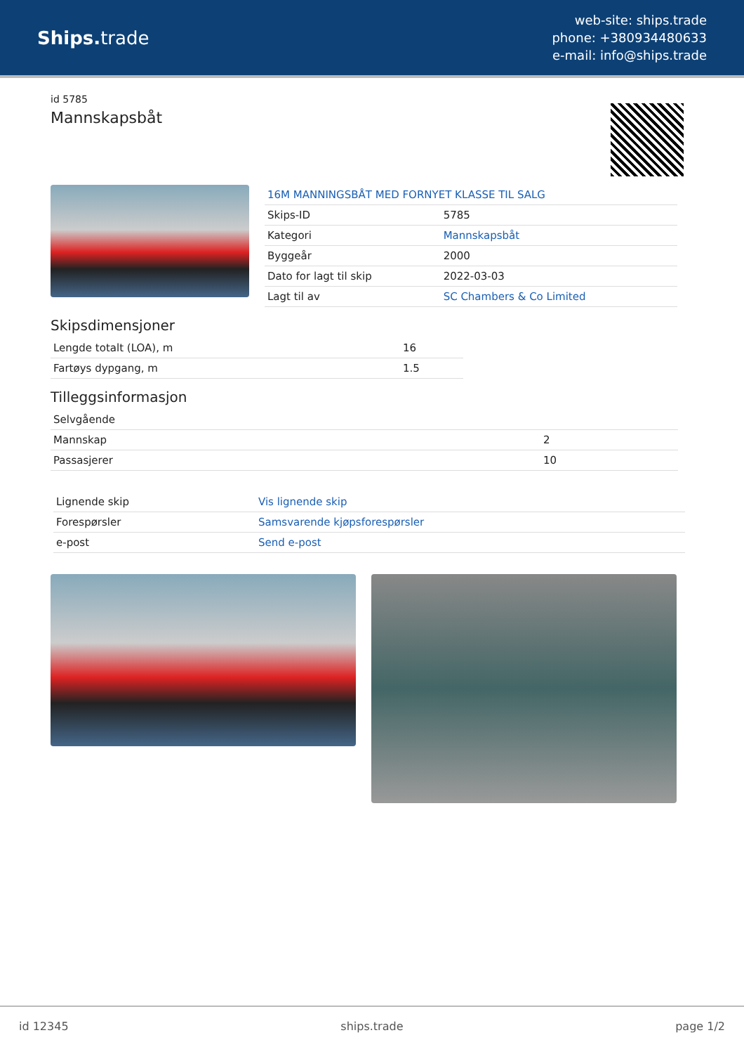Ships. trade
web-site: ships.trade
phone: +380934480633
e-mail: info@ships.trade
id 5785
Mannskapsbåt
| 16M MANNINGSBÅT MED FORNYET KLASSE TIL SALG | |
| Skips-ID | 5785 |
| Kategori | Mannskapsbåt |
| Byggeår | 2000 |
| Dato for lagt til skip | 2022-03-03 |
| Lagt til av | SC Chambers & Co Limited |
Skipsdimensjoner
| Lengde totalt (LOA), m | 16 |
| Fartøys dypgang, m | 1.5 |
Tilleggsinformasjon
| Selvgående | |
| Mannskap | 2 |
| Passasjerer | 10 |
| Lignende skip | Vis lignende skip |
| Forespørsler | Samsvarende kjøpsforespørsler |
| e-post | Send e-post |
id 12345 ships.trade page 1/2